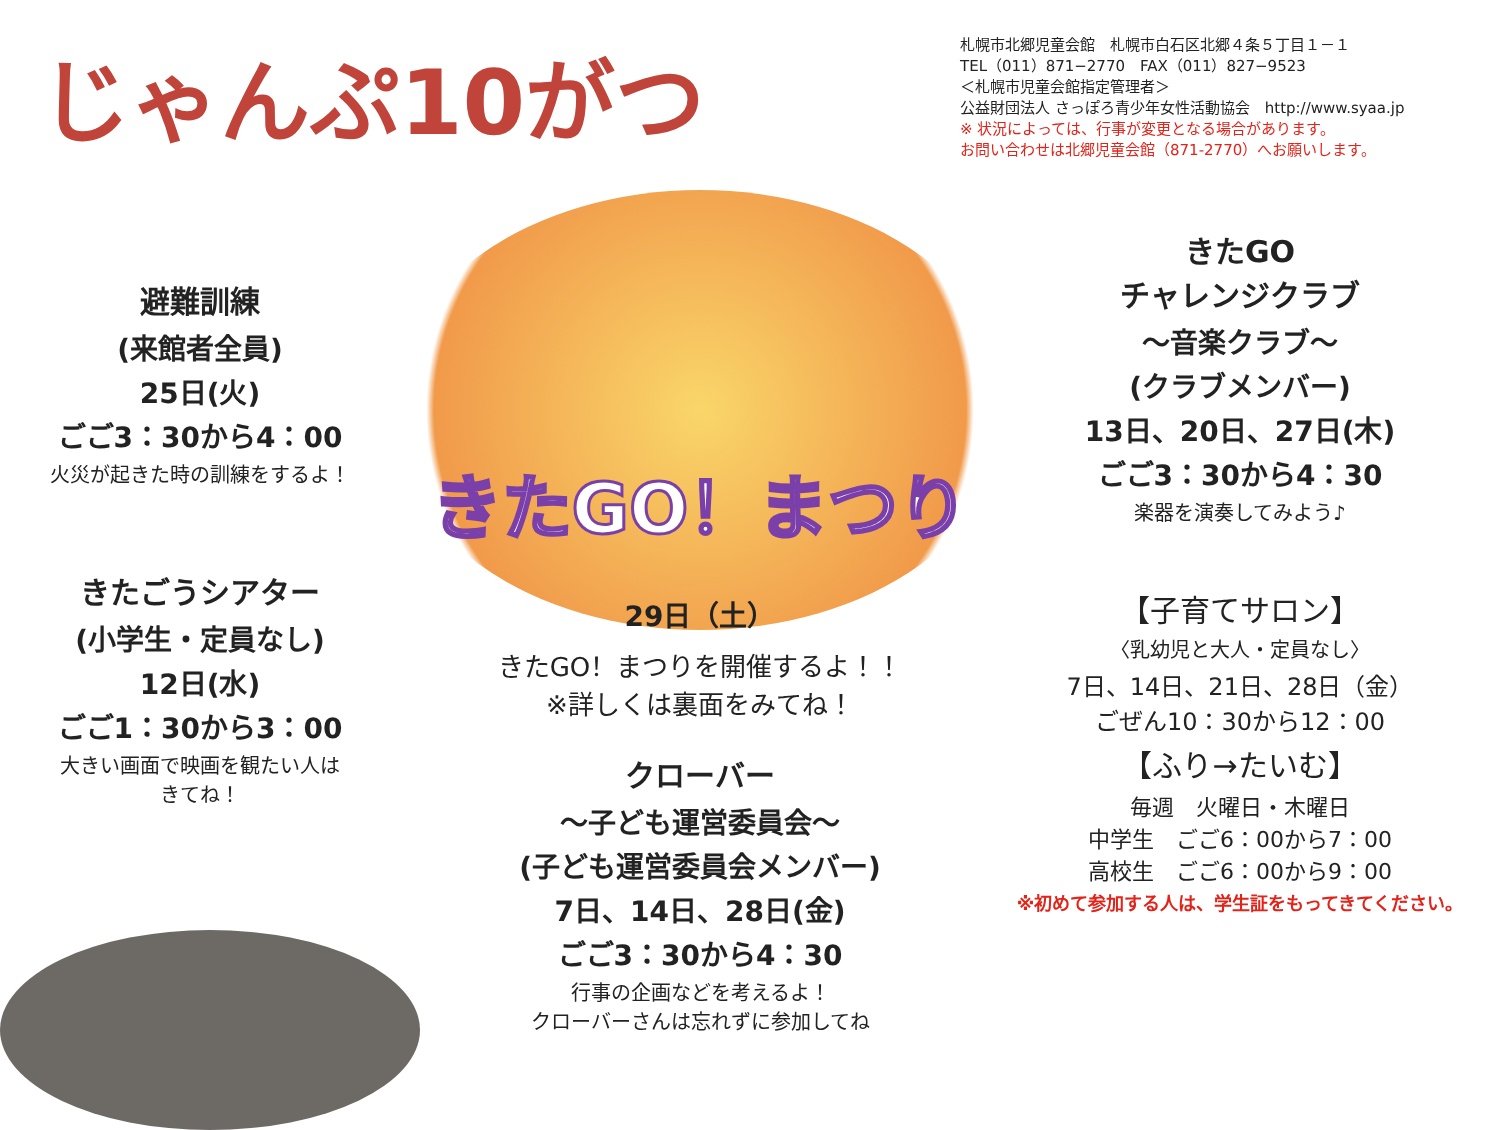じゃんぷ10がつ
札幌市北郷児童会館　札幌市白石区北郷４条５丁目１－１
TEL（011）871−2770　FAX（011）827−9523
＜札幌市児童会館指定管理者＞
公益財団法人 さっぽろ青少年女性活動協会　http://www.syaa.jp
※ 状況によっては、行事が変更となる場合があります。
お問い合わせは北郷児童会館（871-2770）へお願いします。
避難訓練
(来館者全員)
25日(火)
ごご3：30から4：00
火災が起きた時の訓練をするよ！
きたごうシアター
(小学生・定員なし)
12日(水)
ごご1：30から3：00
大きい画面で映画を観たい人は
きてね！
きたGO！まつり
29日（土）
きたGO！まつりを開催するよ！！
※詳しくは裏面をみてね！
クローバー
〜子ども運営委員会〜
(子ども運営委員会メンバー)
7日、14日、28日(金)
ごご3：30から4：30
行事の企画などを考えるよ！
クローバーさんは忘れずに参加してね
きたGO
チャレンジクラブ
〜音楽クラブ〜
(クラブメンバー)
13日、20日、27日(木)
ごご3：30から4：30
楽器を演奏してみよう♪
【子育てサロン】
〈乳幼児と大人・定員なし〉
7日、14日、21日、28日（金）
ごぜん10：30から12：00
【ふり→たいむ】
毎週　火曜日・木曜日
中学生　ごご6：00から7：00
高校生　ごご6：00から9：00
※初めて参加する人は、学生証をもってきてください。